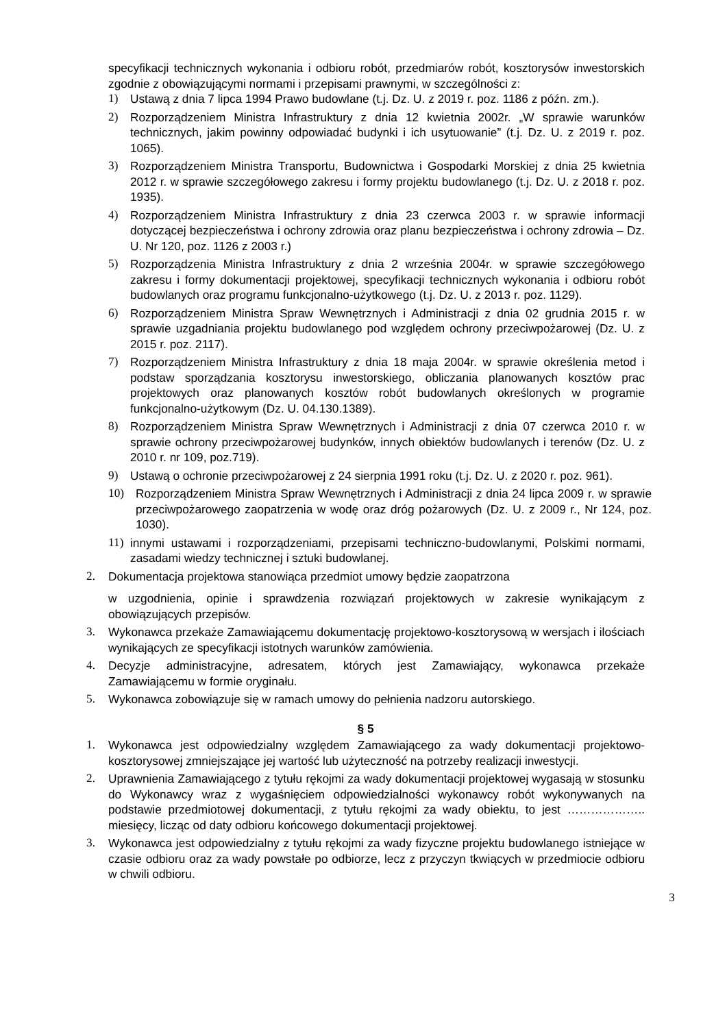specyfikacji technicznych wykonania i odbioru robót, przedmiarów robót, kosztorysów inwestorskich zgodnie z obowiązującymi normami i przepisami prawnymi, w szczególności z:
1) Ustawą z dnia 7 lipca 1994 Prawo budowlane (t.j. Dz. U. z 2019 r. poz. 1186 z późn. zm.).
2) Rozporządzeniem Ministra Infrastruktury z dnia 12 kwietnia 2002r. „W sprawie warunków technicznych, jakim powinny odpowiadać budynki i ich usytuowanie” (t.j. Dz. U. z 2019 r. poz. 1065).
3) Rozporządzeniem Ministra Transportu, Budownictwa i Gospodarki Morskiej z dnia 25 kwietnia 2012 r. w sprawie szczegółowego zakresu i formy projektu budowlanego (t.j. Dz. U. z 2018 r. poz. 1935).
4) Rozporządzeniem Ministra Infrastruktury z dnia 23 czerwca 2003 r. w sprawie informacji dotyczącej bezpieczeństwa i ochrony zdrowia oraz planu bezpieczeństwa i ochrony zdrowia – Dz. U. Nr 120, poz. 1126 z 2003 r.)
5) Rozporządzenia Ministra Infrastruktury z dnia 2 września 2004r. w sprawie szczegółowego zakresu i formy dokumentacji projektowej, specyfikacji technicznych wykonania i odbioru robót budowlanych oraz programu funkcjonalno-użytkowego (t.j. Dz. U. z 2013 r. poz. 1129).
6) Rozporządzeniem Ministra Spraw Wewnętrznych i Administracji z dnia 02 grudnia 2015 r. w sprawie uzgadniania projektu budowlanego pod względem ochrony przeciwpożarowej (Dz. U. z 2015 r. poz. 2117).
7) Rozporządzeniem Ministra Infrastruktury z dnia 18 maja 2004r. w sprawie określenia metod i podstaw sporządzania kosztorysu inwestorskiego, obliczania planowanych kosztów prac projektowych oraz planowanych kosztów robót budowlanych określonych w programie funkcjonalno-użytkowym (Dz. U. 04.130.1389).
8) Rozporządzeniem Ministra Spraw Wewnętrznych i Administracji z dnia 07 czerwca 2010 r. w sprawie ochrony przeciwpożarowej budynków, innych obiektów budowlanych i terenów (Dz. U. z 2010 r. nr 109, poz.719).
9) Ustawą o ochronie przeciwpożarowej z 24 sierpnia 1991 roku (t.j. Dz. U. z 2020 r. poz. 961).
10) Rozporządzeniem Ministra Spraw Wewnętrznych i Administracji z dnia 24 lipca 2009 r. w sprawie przeciwpożarowego zaopatrzenia w wodę oraz dróg pożarowych (Dz. U. z 2009 r., Nr 124, poz. 1030).
11) innymi ustawami i rozporządzeniami, przepisami techniczno-budowlanymi, Polskimi normami, zasadami wiedzy technicznej i sztuki budowlanej.
2. Dokumentacja projektowa stanowiąca przedmiot umowy będzie zaopatrzona
w uzgodnienia, opinie i sprawdzenia rozwiązań projektowych w zakresie wynikającym z obowiązujących przepisów.
3. Wykonawca przekaże Zamawiającemu dokumentację projektowo-kosztorysową w wersjach i ilościach wynikających ze specyfikacji istotnych warunków zamówienia.
4. Decyzje administracyjne, adresatem, których jest Zamawiający, wykonawca przekaże Zamawiającemu w formie oryginału.
5. Wykonawca zobowiązuje się w ramach umowy do pełnienia nadzoru autorskiego.
§ 5
1. Wykonawca jest odpowiedzialny względem Zamawiającego za wady dokumentacji projektowo-kosztorysowej zmniejszające jej wartość lub użyteczność na potrzeby realizacji inwestycji.
2. Uprawnienia Zamawiającego z tytułu rękojmi za wady dokumentacji projektowej wygasają w stosunku do Wykonawcy wraz z wygaśnięciem odpowiedzialności wykonawcy robót wykonywanych na podstawie przedmiotowej dokumentacji, z tytułu rękojmi za wady obiektu, to jest ……………….. miesięcy, licząc od daty odbioru końcowego dokumentacji projektowej.
3. Wykonawca jest odpowiedzialny z tytułu rękojmi za wady fizyczne projektu budowlanego istniejące w czasie odbioru oraz za wady powstałe po odbiorze, lecz z przyczyn tkwiących w przedmiocie odbioru w chwili odbioru.
3